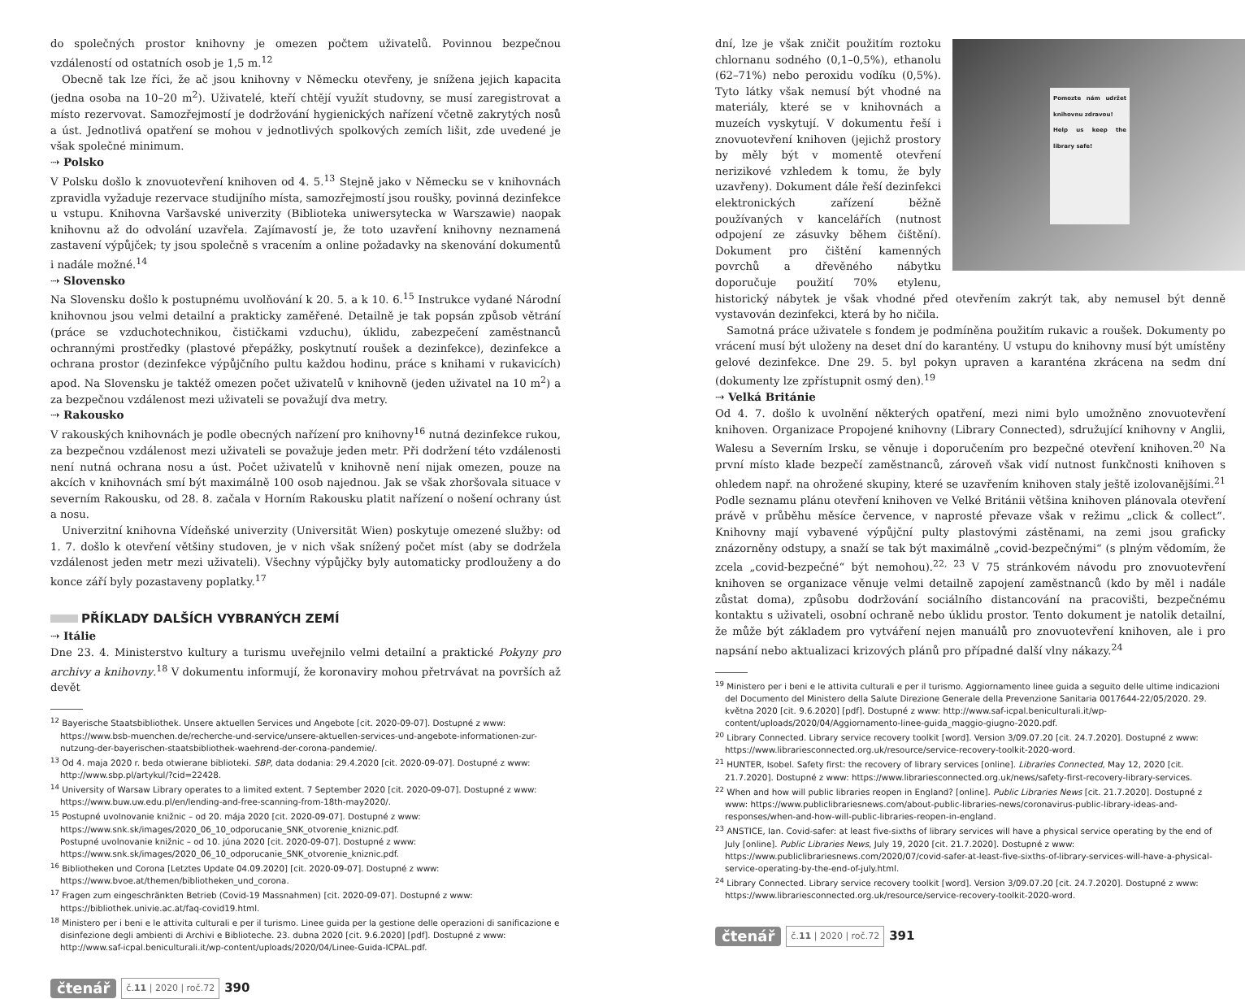do společných prostor knihovny je omezen počtem uživatelů. Povinnou bezpečnou vzdáleností od ostatních osob je 1,5 m.<sup>12</sup>
Obecně tak lze říci, že ač jsou knihovny v Německu otevřeny, je snížena jejich kapacita (jedna osoba na 10–20 m<sup>2</sup>). Uživatelé, kteří chtějí využít studovny, se musí zaregistrovat a místo rezervovat. Samozřejmostí je dodržování hygienických nařízení včetně zakrytých nosů a úst. Jednotlivá opatření se mohou v jednotlivých spolkových zemích lišit, zde uvedené je však společné minimum.
⇢ Polsko
V Polsku došlo k znovuotevření knihoven od 4. 5.<sup>13</sup> Stejně jako v Německu se v knihovnách zpravidla vyžaduje rezervace studijního místa, samozřejmostí jsou roušky, povinná dezinfekce u vstupu. Knihovna Varšavské univerzity (Biblioteka uniwersytecka w Warszawie) naopak knihovnu až do odvolání uzavřela. Zajímavostí je, že toto uzavření knihovny neznamená zastavení výpůjček; ty jsou společně s vracením a online požadavky na skenování dokumentů i nadále možné.<sup>14</sup>
⇢ Slovensko
Na Slovensku došlo k postupnému uvolňování k 20. 5. a k 10. 6.<sup>15</sup> Instrukce vydané Národní knihovnou jsou velmi detailní a prakticky zaměřené. Detailně je tak popsán způsob větrání (práce se vzduchotechnikou, čističkami vzduchu), úklidu, zabezpečení zaměstnanců ochrannými prostředky (plastové přepážky, poskytnutí roušek a dezinfekce), dezinfekce a ochrana prostor (dezinfekce výpůjčního pultu každou hodinu, práce s knihami v rukavicích) apod. Na Slovensku je taktéž omezen počet uživatelů v knihovně (jeden uživatel na 10 m<sup>2</sup>) a za bezpečnou vzdálenost mezi uživateli se považují dva metry.
⇢ Rakousko
V rakouských knihovnách je podle obecných nařízení pro knihovny<sup>16</sup> nutná dezinfekce rukou, za bezpečnou vzdálenost mezi uživateli se považuje jeden metr. Při dodržení této vzdálenosti není nutná ochrana nosu a úst. Počet uživatelů v knihovně není nijak omezen, pouze na akcích v knihovnách smí být maximálně 100 osob najednou. Jak se však zhoršovala situace v severním Rakousku, od 28. 8. začala v Horním Rakousku platit nařízení o nošení ochrany úst a nosu.
Univerzitní knihovna Vídeňské univerzity (Universität Wien) poskytuje omezené služby: od 1. 7. došlo k otevření většiny studoven, je v nich však snížený počet míst (aby se dodržela vzdálenost jeden metr mezi uživateli). Všechny výpůjčky byly automaticky prodlouženy a do konce září byly pozastaveny poplatky.<sup>17</sup>
PŘÍKLADY DALŠÍCH VYBRANÝCH ZEMÍ
⇢ Itálie
Dne 23. 4. Ministerstvo kultury a turismu uveřejnilo velmi detailní a praktické Pokyny pro archivy a knihovny.<sup>18</sup> V dokumentu informují, že koronaviry mohou přetrvávat na površích až devět
<sup>12</sup> Bayerische Staatsbibliothek. Unsere aktuellen Services und Angebote [cit. 2020-09-07]. Dostupné z www: https://www.bsb-muenchen.de/recherche-und-service/unsere-aktuellen-services-und-angebote-informationen-zur-nutzung-der-bayerischen-staatsbibliothek-waehrend-der-corona-pandemie/.
<sup>13</sup> Od 4. maja 2020 r. beda otwierane biblioteki. SBP, data dodania: 29.4.2020 [cit. 2020-09-07]. Dostupné z www: http://www.sbp.pl/artykul/?cid=22428.
<sup>14</sup> University of Warsaw Library operates to a limited extent. 7 September 2020 [cit. 2020-09-07]. Dostupné z www: https://www.buw.uw.edu.pl/en/lending-and-free-scanning-from-18th-may2020/.
<sup>15</sup> Postupné uvolnovanie knižnic – od 20. mája 2020 [cit. 2020-09-07]. Dostupné z www: https://www.snk.sk/images/2020_06_10_odporucanie_SNK_otvorenie_kniznic.pdf.
Postupné uvolnovanie knižnic – od 10. júna 2020 [cit. 2020-09-07]. Dostupné z www: https://www.snk.sk/images/2020_06_10_odporucanie_SNK_otvorenie_kniznic.pdf.
<sup>16</sup> Bibliotheken und Corona [Letztes Update 04.09.2020] [cit. 2020-09-07]. Dostupné z www: https://www.bvoe.at/themen/bibliotheken_und_corona.
<sup>17</sup> Fragen zum eingeschränkten Betrieb (Covid-19 Massnahmen) [cit. 2020-09-07]. Dostupné z www: https://bibliothek.univie.ac.at/faq-covid19.html.
<sup>18</sup> Ministero per i beni e le attivita culturali e per il turismo. Linee guida per la gestione delle operazioni di sanificazione e disinfezione degli ambienti di Archivi e Biblioteche. 23. dubna 2020 [cit. 9.6.2020] [pdf]. Dostupné z www: http://www.saf-icpal.beniculturali.it/wp-content/uploads/2020/04/Linee-Guida-ICPAL.pdf.
čtenář č.11 | 2020 | roč.72 390
Pomozte nám udržet knihovnu zdravou!
Help us keep the library safe!
dní, lze je však zničit použitím roztoku chlornanu sodného (0,1–0,5%), ethanolu (62–71%) nebo peroxidu vodíku (0,5%). Tyto látky však nemusí být vhodné na materiály, které se v knihovnách a muzeích vyskytují. V dokumentu řeší i znovuotevření knihoven (jejichž prostory by měly být v momentě otevření nerizikové vzhledem k tomu, že byly uzavřeny). Dokument dále řeší dezinfekci elektronických zařízení běžně používaných v kancelářích (nutnost odpojení ze zásuvky během čištění). Dokument pro čištění kamenných povrchů a dřevěného nábytku doporučuje použití 70% etylenu, historický nábytek je však vhodné před otevřením zakrýt tak, aby nemusel být denně vystavován dezinfekci, která by ho ničila.
Samotná práce uživatele s fondem je podmíněna použitím rukavic a roušek. Dokumenty po vrácení musí být uloženy na deset dní do karantény. U vstupu do knihovny musí být umístěny gelové dezinfekce. Dne 29. 5. byl pokyn upraven a karanténa zkrácena na sedm dní (dokumenty lze zpřístupnit osmý den).<sup>19</sup>
⇢ Velká Británie
Od 4. 7. došlo k uvolnění některých opatření, mezi nimi bylo umožněno znovuotevření knihoven. Organizace Propojené knihovny (Library Connected), sdružující knihovny v Anglii, Walesu a Severním Irsku, se věnuje i doporučením pro bezpečné otevření knihoven.<sup>20</sup> Na první místo klade bezpečí zaměstnanců, zároveň však vidí nutnost funkčnosti knihoven s ohledem např. na ohrožené skupiny, které se uzavřením knihoven staly ještě izolovanějšími.<sup>21</sup> Podle seznamu plánu otevření knihoven ve Velké Británii většina knihoven plánovala otevření právě v průběhu měsíce července, v naprosté převaze však v režimu „click & collect“. Knihovny mají vybavené výpůjční pulty plastovými zástěnami, na zemi jsou graficky znázorněny odstupy, a snaží se tak být maximálně „covid-bezpečnými“ (s plným vědomím, že zcela „covid-bezpečné“ být nemohou).<sup>22, 23</sup> V 75 stránkovém návodu pro znovuotevření knihoven se organizace věnuje velmi detailně zapojení zaměstnanců (kdo by měl i nadále zůstat doma), způsobu dodržování sociálního distancování na pracovišti, bezpečnému kontaktu s uživateli, osobní ochraně nebo úklidu prostor. Tento dokument je natolik detailní, že může být základem pro vytváření nejen manuálů pro znovuotevření knihoven, ale i pro napsání nebo aktualizaci krizových plánů pro případné další vlny nákazy.<sup>24</sup>
<sup>19</sup> Ministero per i beni e le attivita culturali e per il turismo. Aggiornamento linee guida a seguito delle ultime indicazioni del Documento del Ministero della Salute Direzione Generale della Prevenzione Sanitaria 0017644-22/05/2020. 29. května 2020 [cit. 9.6.2020] [pdf]. Dostupné z www: http://www.saf-icpal.beniculturali.it/wp-content/uploads/2020/04/Aggiornamento-linee-guida_maggio-giugno-2020.pdf.
<sup>20</sup> Library Connected. Library service recovery toolkit [word]. Version 3/09.07.20 [cit. 24.7.2020]. Dostupné z www: https://www.librariesconnected.org.uk/resource/service-recovery-toolkit-2020-word.
<sup>21</sup> HUNTER, Isobel. Safety first: the recovery of library services [online]. Libraries Connected, May 12, 2020 [cit. 21.7.2020]. Dostupné z www: https://www.librariesconnected.org.uk/news/safety-first-recovery-library-services.
<sup>22</sup> When and how will public libraries reopen in England? [online]. Public Libraries News [cit. 21.7.2020]. Dostupné z www: https://www.publiclibrariesnews.com/about-public-libraries-news/coronavirus-public-library-ideas-and-responses/when-and-how-will-public-libraries-reopen-in-england.
<sup>23</sup> ANSTICE, Ian. Covid-safer: at least five-sixths of library services will have a physical service operating by the end of July [online]. Public Libraries News, July 19, 2020 [cit. 21.7.2020]. Dostupné z www: https://www.publiclibrariesnews.com/2020/07/covid-safer-at-least-five-sixths-of-library-services-will-have-a-physical-service-operating-by-the-end-of-july.html.
<sup>24</sup> Library Connected. Library service recovery toolkit [word]. Version 3/09.07.20 [cit. 24.7.2020]. Dostupné z www: https://www.librariesconnected.org.uk/resource/service-recovery-toolkit-2020-word.
čtenář č.11 | 2020 | roč.72 391